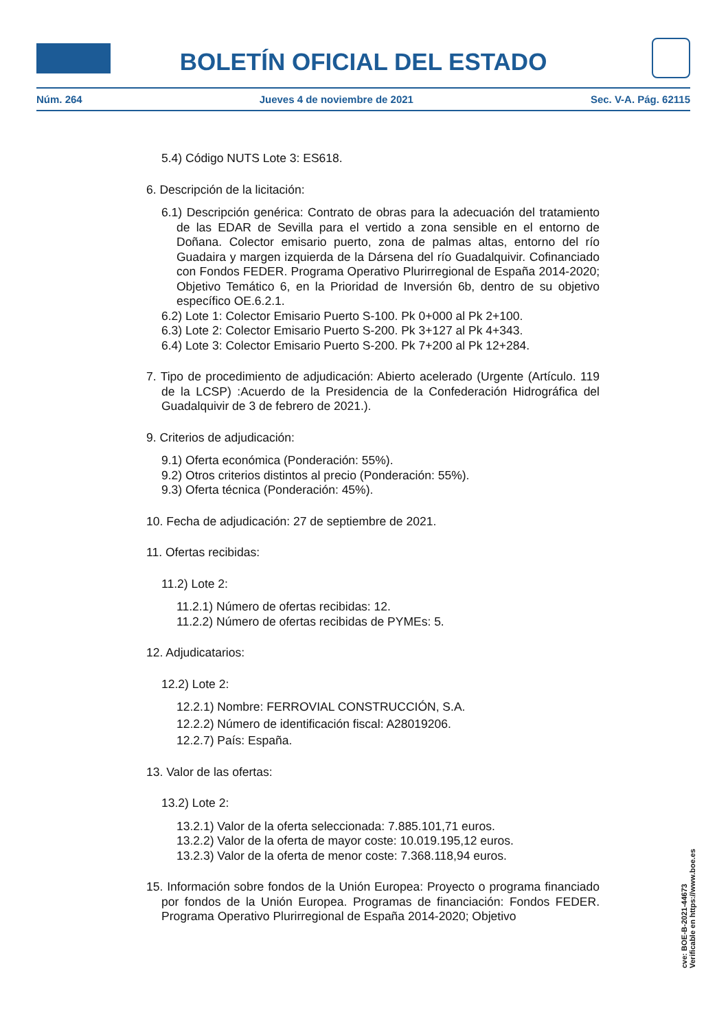BOLETÍN OFICIAL DEL ESTADO
Núm. 264 Jueves 4 de noviembre de 2021 Sec. V-A. Pág. 62115
5.4) Código NUTS Lote 3: ES618.
6. Descripción de la licitación:
6.1) Descripción genérica: Contrato de obras para la adecuación del tratamiento de las EDAR de Sevilla para el vertido a zona sensible en el entorno de Doñana. Colector emisario puerto, zona de palmas altas, entorno del río Guadaira y margen izquierda de la Dársena del río Guadalquivir. Cofinanciado con Fondos FEDER. Programa Operativo Plurirregional de España 2014-2020; Objetivo Temático 6, en la Prioridad de Inversión 6b, dentro de su objetivo específico OE.6.2.1.
6.2) Lote 1: Colector Emisario Puerto S-100. Pk 0+000 al Pk 2+100.
6.3) Lote 2: Colector Emisario Puerto S-200. Pk 3+127 al Pk 4+343.
6.4) Lote 3: Colector Emisario Puerto S-200. Pk 7+200 al Pk 12+284.
7. Tipo de procedimiento de adjudicación: Abierto acelerado (Urgente (Artículo. 119 de la LCSP) :Acuerdo de la Presidencia de la Confederación Hidrográfica del Guadalquivir de 3 de febrero de 2021.).
9. Criterios de adjudicación:
9.1) Oferta económica (Ponderación: 55%).
9.2) Otros criterios distintos al precio (Ponderación: 55%).
9.3) Oferta técnica (Ponderación: 45%).
10. Fecha de adjudicación: 27 de septiembre de 2021.
11. Ofertas recibidas:
11.2) Lote 2:
11.2.1) Número de ofertas recibidas: 12.
11.2.2) Número de ofertas recibidas de PYMEs: 5.
12. Adjudicatarios:
12.2) Lote 2:
12.2.1) Nombre: FERROVIAL CONSTRUCCIÓN, S.A.
12.2.2) Número de identificación fiscal: A28019206.
12.2.7) País: España.
13. Valor de las ofertas:
13.2) Lote 2:
13.2.1) Valor de la oferta seleccionada: 7.885.101,71 euros.
13.2.2) Valor de la oferta de mayor coste: 10.019.195,12 euros.
13.2.3) Valor de la oferta de menor coste: 7.368.118,94 euros.
15. Información sobre fondos de la Unión Europea: Proyecto o programa financiado por fondos de la Unión Europea. Programas de financiación: Fondos FEDER. Programa Operativo Plurirregional de España 2014-2020; Objetivo
cve: BOE-B-2021-44673
Verificable en https://www.boe.es